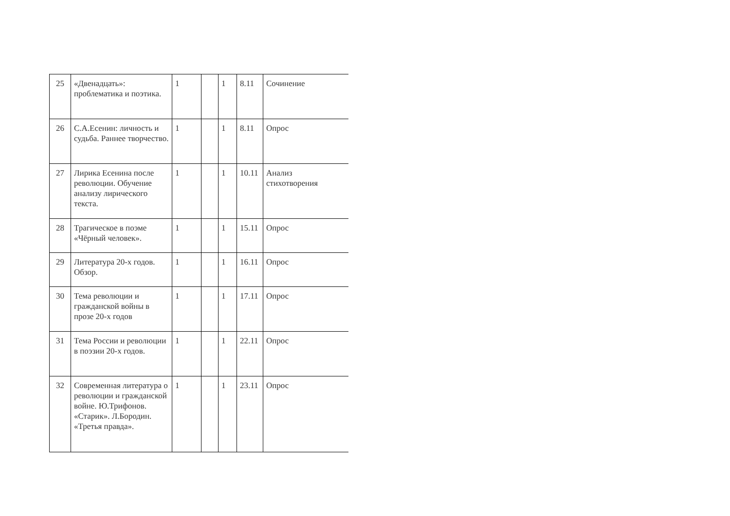| 25 | «Двенадцать»: проблематика и поэтика. | 1 | | 1 | 8.11 | Сочинение |
| 26 | С.А.Есенин: личность и судьба. Раннее творчество. | 1 | | 1 | 8.11 | Опрос |
| 27 | Лирика Есенина после революции. Обучение анализу лирического текста. | 1 | | 1 | 10.11 | Анализ стихотворения |
| 28 | Трагическое в поэме «Чёрный человек». | 1 | | 1 | 15.11 | Опрос |
| 29 | Литература 20-х годов. Обзор. | 1 | | 1 | 16.11 | Опрос |
| 30 | Тема революции и гражданской войны в прозе 20-х годов | 1 | | 1 | 17.11 | Опрос |
| 31 | Тема России и революции в поэзии 20-х годов. | 1 | | 1 | 22.11 | Опрос |
| 32 | Современная литература о революции и гражданской войне. Ю.Трифонов. «Старик». Л.Бородин. «Третья правда». | 1 | | 1 | 23.11 | Опрос |